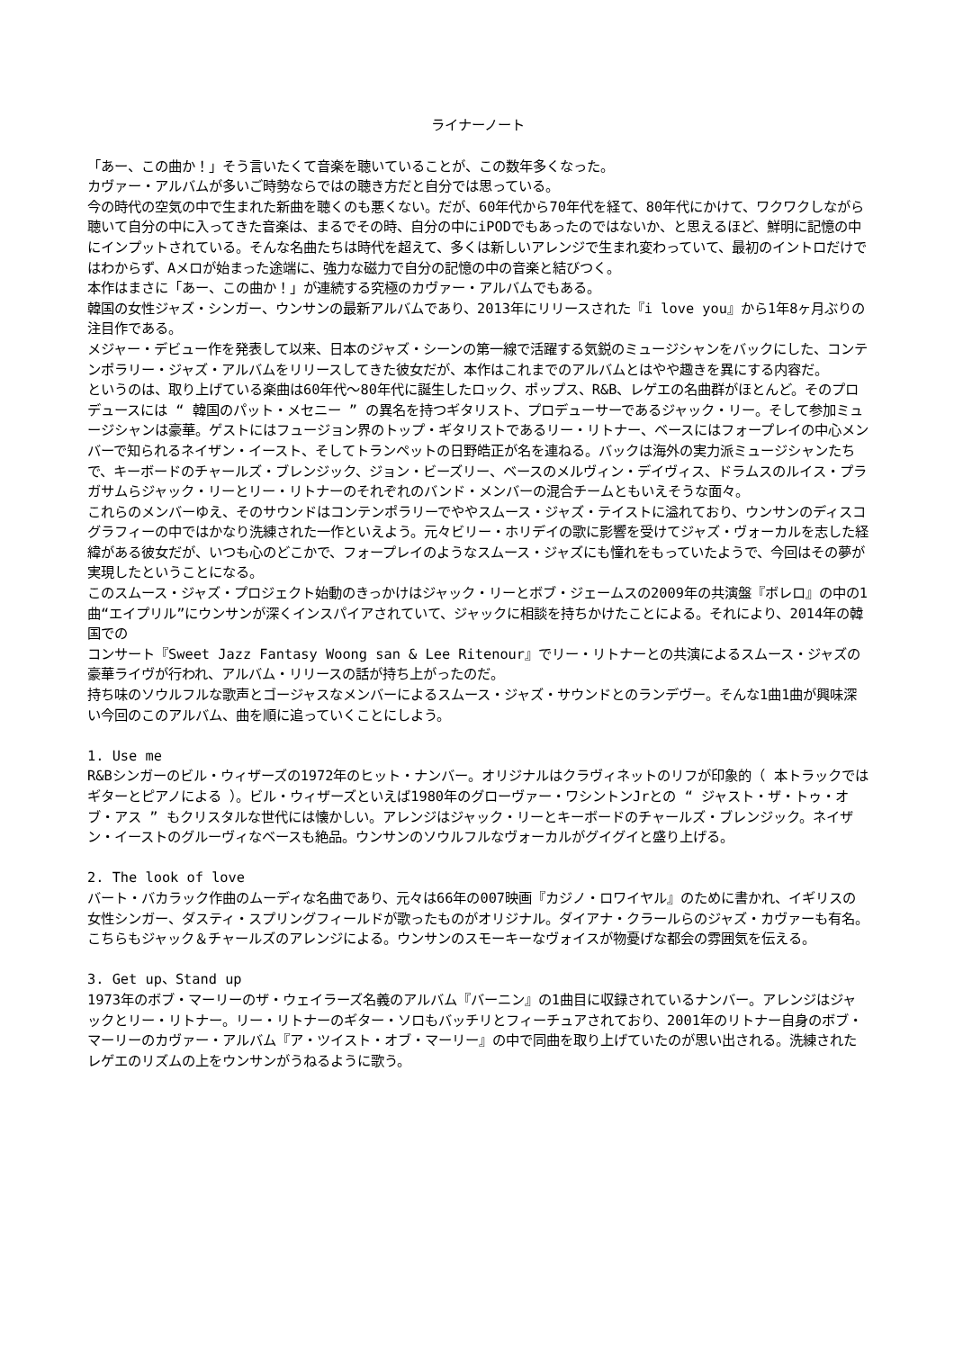ライナーノート
「あー、この曲か！」そう言いたくて音楽を聴いていることが、この数年多くなった。
カヴァー・アルバムが多いご時勢ならではの聴き方だと自分では思っている。
今の時代の空気の中で生まれた新曲を聴くのも悪くない。だが、60年代から70年代を経て、80年代にかけて、ワクワクしながら聴いて自分の中に入ってきた音楽は、まるでその時、自分の中にiPODでもあったのではないか、と思えるほど、鮮明に記憶の中にインプットされている。そんな名曲たちは時代を超えて、多くは新しいアレンジで生まれ変わっていて、最初のイントロだけではわからず、Aメロが始まった途端に、強力な磁力で自分の記憶の中の音楽と結びつく。
本作はまさに「あー、この曲か！」が連続する究極のカヴァー・アルバムでもある。
韓国の女性ジャズ・シンガー、ウンサンの最新アルバムであり、2013年にリリースされた『i love you』から1年8ヶ月ぶりの注目作である。
メジャー・デビュー作を発表して以来、日本のジャズ・シーンの第一線で活躍する気鋭のミュージシャンをバックにした、コンテンポラリー・ジャズ・アルバムをリリースしてきた彼女だが、本作はこれまでのアルバムとはやや趣きを異にする内容だ。
というのは、取り上げている楽曲は60年代〜80年代に誕生したロック、ポップス、R&B、レゲエの名曲群がほとんど。そのプロデュースには “ 韓国のパット・メセニー ” の異名を持つギタリスト、プロデューサーであるジャック・リー。そして参加ミュージシャンは豪華。ゲストにはフュージョン界のトップ・ギタリストであるリー・リトナー、ベースにはフォープレイの中心メンバーで知られるネイザン・イースト、そしてトランペットの日野皓正が名を連ねる。バックは海外の実力派ミュージシャンたちで、キーボードのチャールズ・ブレンジック、ジョン・ビーズリー、ベースのメルヴィン・デイヴィス、ドラムスのルイス・プラガサムらジャック・リーとリー・リトナーのそれぞれのバンド・メンバーの混合チームともいえそうな面々。
これらのメンバーゆえ、そのサウンドはコンテンポラリーでややスムース・ジャズ・テイストに溢れており、ウンサンのディスコグラフィーの中ではかなり洗練された一作といえよう。元々ビリー・ホリデイの歌に影響を受けてジャズ・ヴォーカルを志した経緯がある彼女だが、いつも心のどこかで、フォープレイのようなスムース・ジャズにも憧れをもっていたようで、今回はその夢が実現したということになる。
このスムース・ジャズ・プロジェクト始動のきっかけはジャック・リーとボブ・ジェームスの2009年の共演盤『ボレロ』の中の1曲“エイプリル”にウンサンが深くインスパイアされていて、ジャックに相談を持ちかけたことによる。それにより、2014年の韓国での
コンサート『Sweet Jazz Fantasy Woong san & Lee Ritenour』でリー・リトナーとの共演によるスムース・ジャズの豪華ライヴが行われ、アルバム・リリースの話が持ち上がったのだ。
持ち味のソウルフルな歌声とゴージャスなメンバーによるスムース・ジャズ・サウンドとのランデヴー。そんな1曲1曲が興味深い今回のこのアルバム、曲を順に追っていくことにしよう。
1. Use me
R&Bシンガーのビル・ウィザーズの1972年のヒット・ナンバー。オリジナルはクラヴィネットのリフが印象的（ 本トラックではギターとピアノによる ）。ビル・ウィザーズといえば1980年のグローヴァー・ワシントンJrとの “ ジャスト・ザ・トゥ・オブ・アス ” もクリスタルな世代には懐かしい。アレンジはジャック・リーとキーボードのチャールズ・ブレンジック。ネイザン・イーストのグルーヴィなベースも絶品。ウンサンのソウルフルなヴォーカルがグイグイと盛り上げる。
2. The look of love
バート・バカラック作曲のムーディな名曲であり、元々は66年の007映画『カジノ・ロワイヤル』のために書かれ、イギリスの女性シンガー、ダスティ・スプリングフィールドが歌ったものがオリジナル。ダイアナ・クラールらのジャズ・カヴァーも有名。こちらもジャック＆チャールズのアレンジによる。ウンサンのスモーキーなヴォイスが物憂げな都会の雰囲気を伝える。
3. Get up、Stand up
1973年のボブ・マーリーのザ・ウェイラーズ名義のアルバム『バーニン』の1曲目に収録されているナンバー。アレンジはジャックとリー・リトナー。リー・リトナーのギター・ソロもバッチリとフィーチュアされており、2001年のリトナー自身のボブ・マーリーのカヴァー・アルバム『ア・ツイスト・オブ・マーリー』の中で同曲を取り上げていたのが思い出される。洗練されたレゲエのリズムの上をウンサンがうねるように歌う。